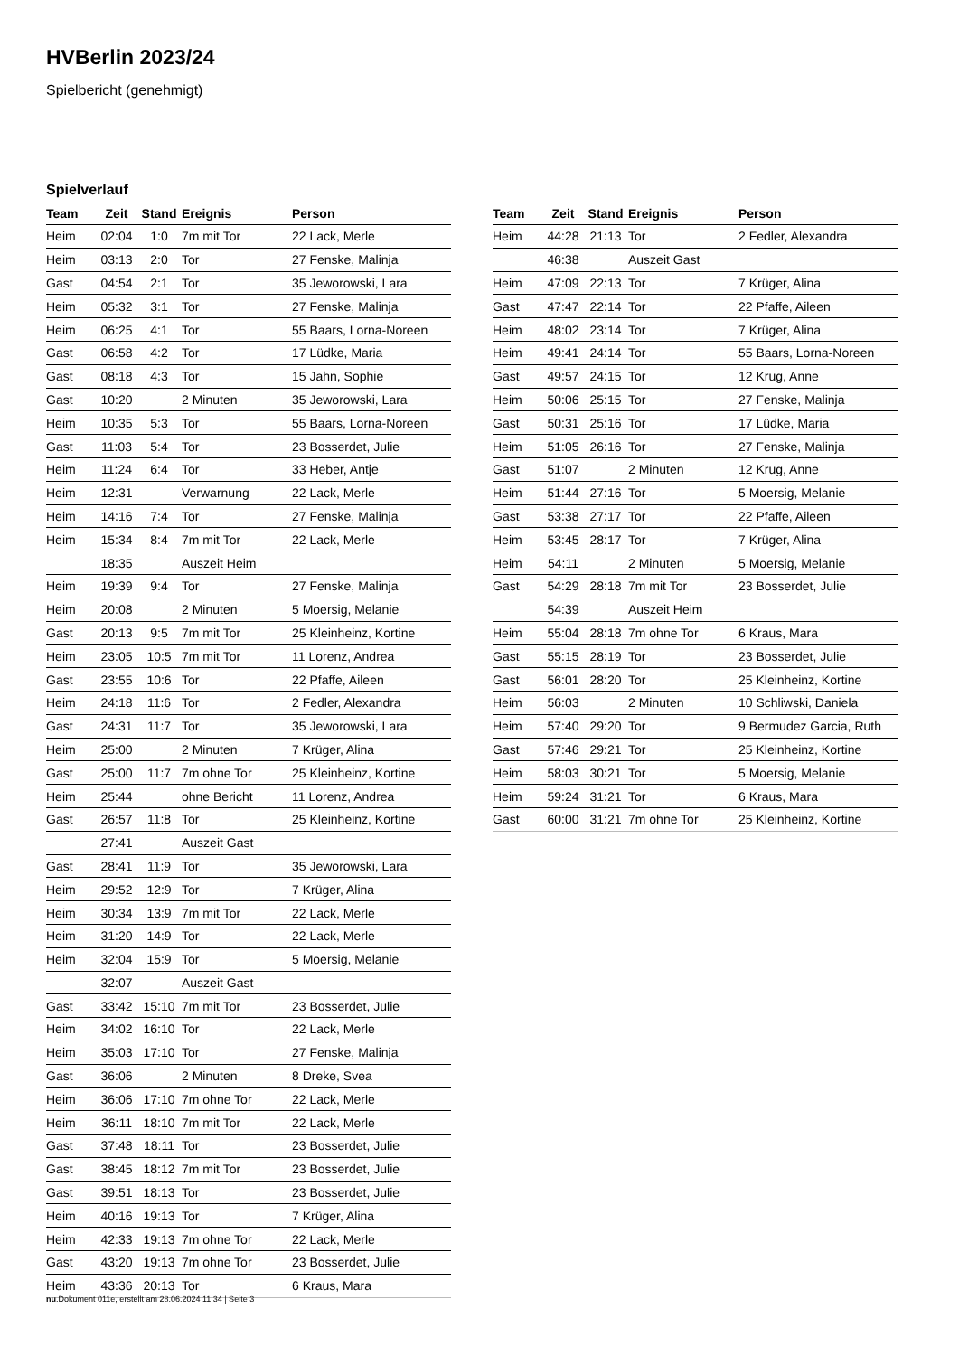HVBerlin 2023/24
Spielbericht (genehmigt)
Spielverlauf
| Team | Zeit | Stand | Ereignis | Person |
| --- | --- | --- | --- | --- |
| Heim | 02:04 | 1:0 | 7m mit Tor | 22 Lack, Merle |
| Heim | 03:13 | 2:0 | Tor | 27 Fenske, Malinja |
| Gast | 04:54 | 2:1 | Tor | 35 Jeworowski, Lara |
| Heim | 05:32 | 3:1 | Tor | 27 Fenske, Malinja |
| Heim | 06:25 | 4:1 | Tor | 55 Baars, Lorna-Noreen |
| Gast | 06:58 | 4:2 | Tor | 17 Lüdke, Maria |
| Gast | 08:18 | 4:3 | Tor | 15 Jahn, Sophie |
| Gast | 10:20 | | 2 Minuten | 35 Jeworowski, Lara |
| Heim | 10:35 | 5:3 | Tor | 55 Baars, Lorna-Noreen |
| Gast | 11:03 | 5:4 | Tor | 23 Bosserdet, Julie |
| Heim | 11:24 | 6:4 | Tor | 33 Heber, Antje |
| Heim | 12:31 | | Verwarnung | 22 Lack, Merle |
| Heim | 14:16 | 7:4 | Tor | 27 Fenske, Malinja |
| Heim | 15:34 | 8:4 | 7m mit Tor | 22 Lack, Merle |
| | 18:35 | | Auszeit Heim | |
| Heim | 19:39 | 9:4 | Tor | 27 Fenske, Malinja |
| Heim | 20:08 | | 2 Minuten | 5 Moersig, Melanie |
| Gast | 20:13 | 9:5 | 7m mit Tor | 25 Kleinheinz, Kortine |
| Heim | 23:05 | 10:5 | 7m mit Tor | 11 Lorenz, Andrea |
| Gast | 23:55 | 10:6 | Tor | 22 Pfaffe, Aileen |
| Heim | 24:18 | 11:6 | Tor | 2 Fedler, Alexandra |
| Gast | 24:31 | 11:7 | Tor | 35 Jeworowski, Lara |
| Heim | 25:00 | | 2 Minuten | 7 Krüger, Alina |
| Gast | 25:00 | 11:7 | 7m ohne Tor | 25 Kleinheinz, Kortine |
| Heim | 25:44 | | ohne Bericht | 11 Lorenz, Andrea |
| Gast | 26:57 | 11:8 | Tor | 25 Kleinheinz, Kortine |
| | 27:41 | | Auszeit Gast | |
| Gast | 28:41 | 11:9 | Tor | 35 Jeworowski, Lara |
| Heim | 29:52 | 12:9 | Tor | 7 Krüger, Alina |
| Heim | 30:34 | 13:9 | 7m mit Tor | 22 Lack, Merle |
| Heim | 31:20 | 14:9 | Tor | 22 Lack, Merle |
| Heim | 32:04 | 15:9 | Tor | 5 Moersig, Melanie |
| | 32:07 | | Auszeit Gast | |
| Gast | 33:42 | 15:10 | 7m mit Tor | 23 Bosserdet, Julie |
| Heim | 34:02 | 16:10 | Tor | 22 Lack, Merle |
| Heim | 35:03 | 17:10 | Tor | 27 Fenske, Malinja |
| Gast | 36:06 | | 2 Minuten | 8 Dreke, Svea |
| Heim | 36:06 | 17:10 | 7m ohne Tor | 22 Lack, Merle |
| Heim | 36:11 | 18:10 | 7m mit Tor | 22 Lack, Merle |
| Gast | 37:48 | 18:11 | Tor | 23 Bosserdet, Julie |
| Gast | 38:45 | 18:12 | 7m mit Tor | 23 Bosserdet, Julie |
| Gast | 39:51 | 18:13 | Tor | 23 Bosserdet, Julie |
| Heim | 40:16 | 19:13 | Tor | 7 Krüger, Alina |
| Heim | 42:33 | 19:13 | 7m ohne Tor | 22 Lack, Merle |
| Gast | 43:20 | 19:13 | 7m ohne Tor | 23 Bosserdet, Julie |
| Heim | 43:36 | 20:13 | Tor | 6 Kraus, Mara |
| Team | Zeit | Stand | Ereignis | Person |
| --- | --- | --- | --- | --- |
| Heim | 44:28 | 21:13 | Tor | 2 Fedler, Alexandra |
| | 46:38 | | Auszeit Gast | |
| Heim | 47:09 | 22:13 | Tor | 7 Krüger, Alina |
| Gast | 47:47 | 22:14 | Tor | 22 Pfaffe, Aileen |
| Heim | 48:02 | 23:14 | Tor | 7 Krüger, Alina |
| Heim | 49:41 | 24:14 | Tor | 55 Baars, Lorna-Noreen |
| Gast | 49:57 | 24:15 | Tor | 12 Krug, Anne |
| Heim | 50:06 | 25:15 | Tor | 27 Fenske, Malinja |
| Gast | 50:31 | 25:16 | Tor | 17 Lüdke, Maria |
| Heim | 51:05 | 26:16 | Tor | 27 Fenske, Malinja |
| Gast | 51:07 | | 2 Minuten | 12 Krug, Anne |
| Heim | 51:44 | 27:16 | Tor | 5 Moersig, Melanie |
| Gast | 53:38 | 27:17 | Tor | 22 Pfaffe, Aileen |
| Heim | 53:45 | 28:17 | Tor | 7 Krüger, Alina |
| Heim | 54:11 | | 2 Minuten | 5 Moersig, Melanie |
| Gast | 54:29 | 28:18 | 7m mit Tor | 23 Bosserdet, Julie |
| | 54:39 | | Auszeit Heim | |
| Heim | 55:04 | 28:18 | 7m ohne Tor | 6 Kraus, Mara |
| Gast | 55:15 | 28:19 | Tor | 23 Bosserdet, Julie |
| Gast | 56:01 | 28:20 | Tor | 25 Kleinheinz, Kortine |
| Heim | 56:03 | | 2 Minuten | 10 Schliwski, Daniela |
| Heim | 57:40 | 29:20 | Tor | 9 Bermudez Garcia, Ruth |
| Gast | 57:46 | 29:21 | Tor | 25 Kleinheinz, Kortine |
| Heim | 58:03 | 30:21 | Tor | 5 Moersig, Melanie |
| Heim | 59:24 | 31:21 | Tor | 6 Kraus, Mara |
| Gast | 60:00 | 31:21 | 7m ohne Tor | 25 Kleinheinz, Kortine |
nu.Dokument 011e, erstellt am 28.06.2024 11:34 | Seite 3